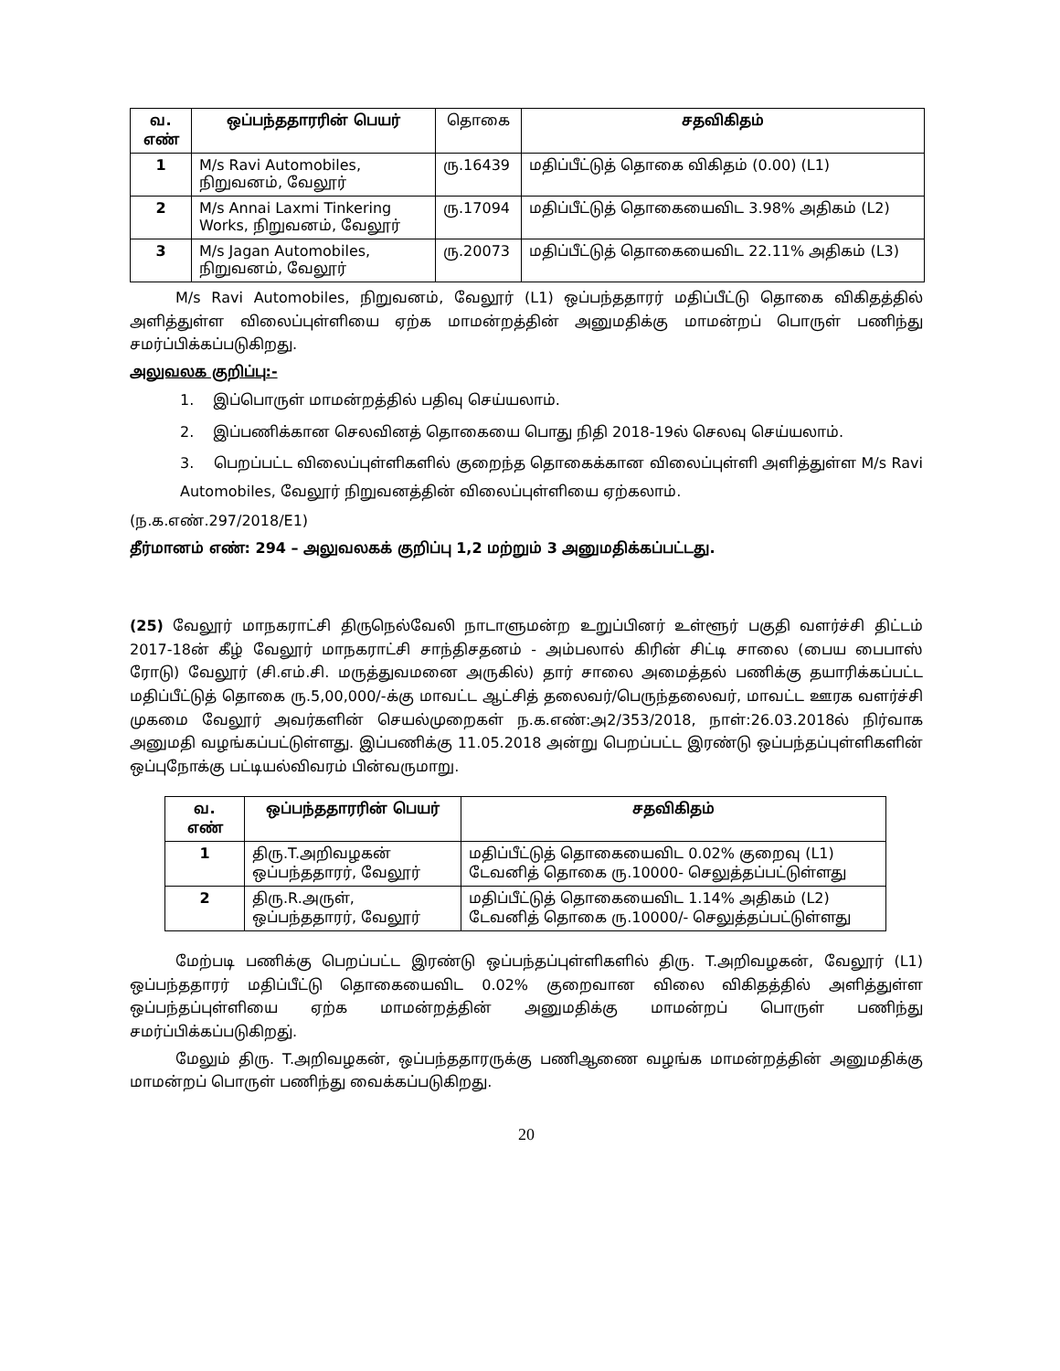| வ. எண் | ஒப்பந்ததாரரின் பெயர் | தொகை | சதவிகிதம் |
| --- | --- | --- | --- |
| 1 | M/s Ravi Automobiles, நிறுவனம், வேலூர் | ரு.16439 | மதிப்பீட்டுத் தொகை விகிதம் (0.00) (L1) |
| 2 | M/s Annai Laxmi Tinkering Works, நிறுவனம், வேலூர் | ரு.17094 | மதிப்பீட்டுத் தொகையைவிட 3.98% அதிகம் (L2) |
| 3 | M/s Jagan Automobiles, நிறுவனம், வேலூர் | ரு.20073 | மதிப்பீட்டுத் தொகையைவிட 22.11% அதிகம் (L3) |
M/s Ravi Automobiles, நிறுவனம், வேலூர் (L1) ஒப்பந்ததாரர் மதிப்பீட்டு தொகை விகிதத்தில் அளித்துள்ள விலைப்புள்ளியை ஏற்க மாமன்றத்தின் அனுமதிக்கு மாமன்றப் பொருள் பணிந்து சமர்ப்பிக்கப்படுகிறது.
அலுவலக குறிப்பு:-
1. இப்பொருள் மாமன்றத்தில் பதிவு செய்யலாம்.
2. இப்பணிக்கான செலவினத் தொகையை பொது நிதி 2018-19ல் செலவு செய்யலாம்.
3. பெறப்பட்ட விலைப்புள்ளிகளில் குறைந்த தொகைக்கான விலைப்புள்ளி அளித்துள்ள M/s Ravi Automobiles, வேலூர் நிறுவனத்தின் விலைப்புள்ளியை ஏற்கலாம்.
(ந.க.எண்.297/2018/E1)
தீர்மானம் எண்: 294 – அலுவலகக் குறிப்பு 1,2 மற்றும் 3 அனுமதிக்கப்பட்டது.
(25) வேலூர் மாநகராட்சி திருநெல்வேலி நாடாளுமன்ற உறுப்பினர் உள்ளூர் பகுதி வளர்ச்சி திட்டம் 2017-18ன் கீழ் வேலூர் மாநகராட்சி சாந்திசதனம் - அம்பலால் கிரின் சிட்டி சாலை (பைய பைபாஸ் ரோடு) வேலூர் (சி.எம்.சி. மருத்துவமனை அருகில்) தார் சாலை அமைத்தல் பணிக்கு தயாரிக்கப்பட்ட மதிப்பீட்டுத் தொகை ரு.5,00,000/-க்கு மாவட்ட ஆட்சித் தலைவர்/பெருந்தலைவர், மாவட்ட ஊரக வளர்ச்சி முகமை வேலூர் அவர்களின் செயல்முறைகள் ந.க.எண்:அ2/353/2018, நாள்:26.03.2018ல் நிர்வாக அனுமதி வழங்கப்பட்டுள்ளது. இப்பணிக்கு 11.05.2018 அன்று பெறப்பட்ட இரண்டு ஒப்பந்தப்புள்ளிகளின் ஒப்புநோக்கு பட்டியல்விவரம் பின்வருமாறு.
| வ. எண் | ஒப்பந்ததாரரின் பெயர் | சதவிகிதம் |
| --- | --- | --- |
| 1 | திரு.T.அறிவழகன் ஒப்பந்ததாரர், வேலூர் | மதிப்பீட்டுத் தொகையைவிட 0.02% குறைவு (L1) டேவனித் தொகை ரு.10000- செலுத்தப்பட்டுள்ளது |
| 2 | திரு.R.அருள், ஒப்பந்ததாரர், வேலூர் | மதிப்பீட்டுத் தொகையைவிட 1.14% அதிகம் (L2) டேவனித் தொகை ரு.10000/- செலுத்தப்பட்டுள்ளது |
மேற்படி பணிக்கு பெறப்பட்ட இரண்டு ஒப்பந்தப்புள்ளிகளில் திரு. T.அறிவழகன், வேலூர் (L1) ஒப்பந்ததாரர் மதிப்பீட்டு தொகையைவிட 0.02% குறைவான விலை விகிதத்தில் அளித்துள்ள ஒப்பந்தப்புள்ளியை ஏற்க மாமன்றத்தின் அனுமதிக்கு மாமன்றப் பொருள் பணிந்து சமர்ப்பிக்கப்படுகிறது்.
மேலும் திரு. T.அறிவழகன், ஒப்பந்ததாரருக்கு பணிஆணை வழங்க மாமன்றத்தின் அனுமதிக்கு மாமன்றப் பொருள் பணிந்து வைக்கப்படுகிறது.
20